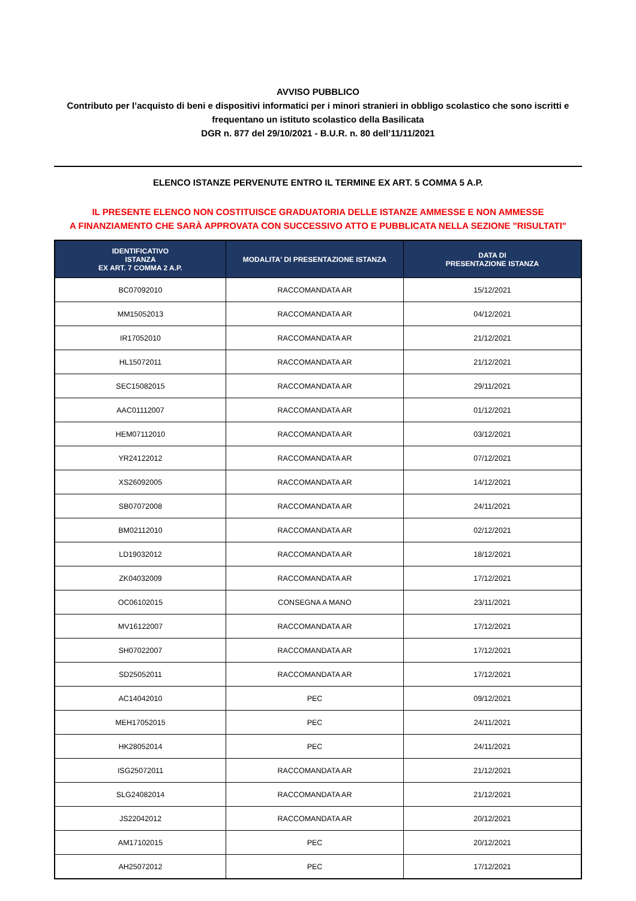AVVISO PUBBLICO
Contributo per l’acquisto di beni e dispositivi informatici per i minori stranieri in obbligo scolastico che sono iscritti e frequentano un istituto scolastico della Basilicata
DGR n. 877 del 29/10/2021 - B.U.R. n. 80 dell’11/11/2021
ELENCO ISTANZE PERVENUTE ENTRO IL TERMINE EX ART. 5 COMMA 5 A.P.
IL PRESENTE ELENCO NON COSTITUISCE GRADUATORIA DELLE ISTANZE AMMESSE E NON AMMESSE
A FINANZIAMENTO CHE SARÀ APPROVATA CON SUCCESSIVO ATTO E PUBBLICATA NELLA SEZIONE "RISULTATI"
| IDENTIFICATIVO ISTANZA EX ART. 7 COMMA 2 A.P. | MODALITA' DI PRESENTAZIONE ISTANZA | DATA DI PRESENTAZIONE ISTANZA |
| --- | --- | --- |
| BC07092010 | RACCOMANDATA AR | 15/12/2021 |
| MM15052013 | RACCOMANDATA AR | 04/12/2021 |
| IR17052010 | RACCOMANDATA AR | 21/12/2021 |
| HL15072011 | RACCOMANDATA AR | 21/12/2021 |
| SEC15082015 | RACCOMANDATA AR | 29/11/2021 |
| AAC01112007 | RACCOMANDATA AR | 01/12/2021 |
| HEM07112010 | RACCOMANDATA AR | 03/12/2021 |
| YR24122012 | RACCOMANDATA AR | 07/12/2021 |
| XS26092005 | RACCOMANDATA AR | 14/12/2021 |
| SB07072008 | RACCOMANDATA AR | 24/11/2021 |
| BM02112010 | RACCOMANDATA AR | 02/12/2021 |
| LD19032012 | RACCOMANDATA AR | 18/12/2021 |
| ZK04032009 | RACCOMANDATA AR | 17/12/2021 |
| OC06102015 | CONSEGNA A MANO | 23/11/2021 |
| MV16122007 | RACCOMANDATA AR | 17/12/2021 |
| SH07022007 | RACCOMANDATA AR | 17/12/2021 |
| SD25052011 | RACCOMANDATA AR | 17/12/2021 |
| AC14042010 | PEC | 09/12/2021 |
| MEH17052015 | PEC | 24/11/2021 |
| HK28052014 | PEC | 24/11/2021 |
| ISG25072011 | RACCOMANDATA AR | 21/12/2021 |
| SLG24082014 | RACCOMANDATA AR | 21/12/2021 |
| JS22042012 | RACCOMANDATA AR | 20/12/2021 |
| AM17102015 | PEC | 20/12/2021 |
| AH25072012 | PEC | 17/12/2021 |